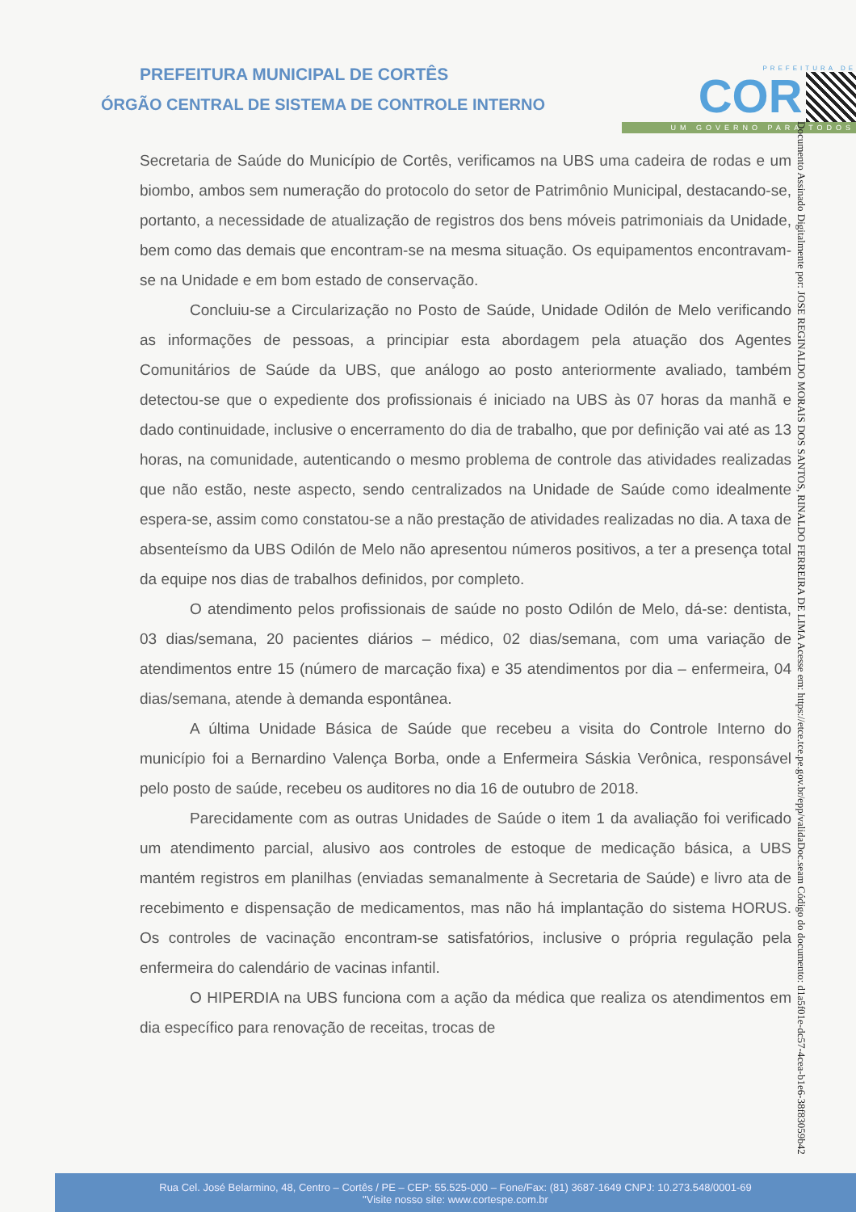PREFEITURA MUNICIPAL DE CORTÊS
ÓRGÃO CENTRAL DE SISTEMA DE CONTROLE INTERNO
PREFEITURA DE
COR
UM GOVERNO PARA TODOS
Documento Assinado Digitalmente por: JOSE REGINALDO MORAIS DOS SANTOS, RINALDO FERREIRA DE LIMA Acesse em: https://etce.tce.pe.gov.br/epp/validaDoc.seam Código do documento: d1a5f01e-dc57-4cea-b1e6-38f83059b42
Secretaria de Saúde do Município de Cortês, verificamos na UBS uma cadeira de rodas e um biombo, ambos sem numeração do protocolo do setor de Patrimônio Municipal, destacando-se, portanto, a necessidade de atualização de registros dos bens móveis patrimoniais da Unidade, bem como das demais que encontram-se na mesma situação. Os equipamentos encontravam-se na Unidade e em bom estado de conservação.
Concluiu-se a Circularização no Posto de Saúde, Unidade Odilón de Melo verificando as informações de pessoas, a principiar esta abordagem pela atuação dos Agentes Comunitários de Saúde da UBS, que análogo ao posto anteriormente avaliado, também detectou-se que o expediente dos profissionais é iniciado na UBS às 07 horas da manhã e dado continuidade, inclusive o encerramento do dia de trabalho, que por definição vai até as 13 horas, na comunidade, autenticando o mesmo problema de controle das atividades realizadas que não estão, neste aspecto, sendo centralizados na Unidade de Saúde como idealmente espera-se, assim como constatou-se a não prestação de atividades realizadas no dia. A taxa de absenteísmo da UBS Odilón de Melo não apresentou números positivos, a ter a presença total da equipe nos dias de trabalhos definidos, por completo.
O atendimento pelos profissionais de saúde no posto Odilón de Melo, dá-se: dentista, 03 dias/semana, 20 pacientes diários – médico, 02 dias/semana, com uma variação de atendimentos entre 15 (número de marcação fixa) e 35 atendimentos por dia – enfermeira, 04 dias/semana, atende à demanda espontânea.
A última Unidade Básica de Saúde que recebeu a visita do Controle Interno do município foi a Bernardino Valença Borba, onde a Enfermeira Sáskia Verônica, responsável pelo posto de saúde, recebeu os auditores no dia 16 de outubro de 2018.
Parecidamente com as outras Unidades de Saúde o item 1 da avaliação foi verificado um atendimento parcial, alusivo aos controles de estoque de medicação básica, a UBS mantém registros em planilhas (enviadas semanalmente à Secretaria de Saúde) e livro ata de recebimento e dispensação de medicamentos, mas não há implantação do sistema HORUS. Os controles de vacinação encontram-se satisfatórios, inclusive o própria regulação pela enfermeira do calendário de vacinas infantil.
O HIPERDIA na UBS funciona com a ação da médica que realiza os atendimentos em dia específico para renovação de receitas, trocas de
Rua Cel. José Belarmino, 48, Centro – Cortês / PE – CEP: 55.525-000 – Fone/Fax: (81) 3687-1649 CNPJ: 10.273.548/0001-69
"Visite nosso site: www.cortespe.com.br